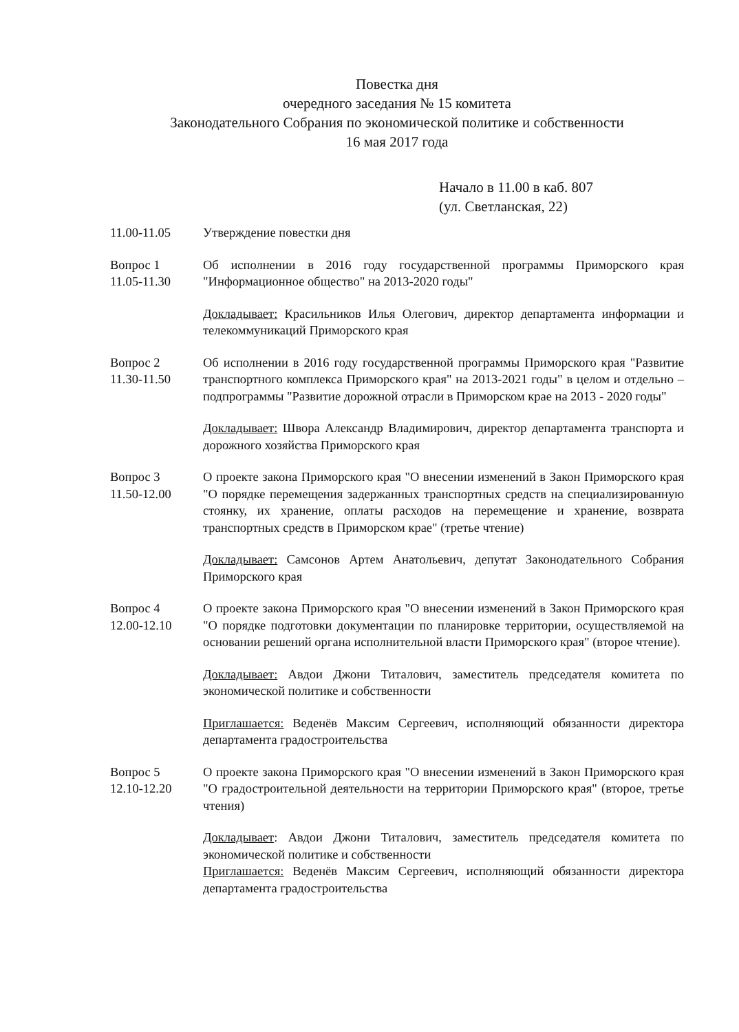Повестка дня
очередного заседания № 15 комитета
Законодательного Собрания по экономической политике и собственности
16 мая 2017 года
Начало в 11.00 в каб. 807
(ул. Светланская, 22)
11.00-11.05 Утверждение повестки дня
Вопрос 1
11.05-11.30
Об исполнении в 2016 году государственной программы Приморского края "Информационное общество" на 2013-2020 годы"
Докладывает: Красильников Илья Олегович, директор департамента информации и телекоммуникаций Приморского края
Вопрос 2
11.30-11.50
Об исполнении в 2016 году государственной программы Приморского края "Развитие транспортного комплекса Приморского края" на 2013-2021 годы" в целом и отдельно – подпрограммы "Развитие дорожной отрасли в Приморском крае на 2013 - 2020 годы"
Докладывает: Швора Александр Владимирович, директор департамента транспорта и дорожного хозяйства Приморского края
Вопрос 3
11.50-12.00
О проекте закона Приморского края "О внесении изменений в Закон Приморского края "О порядке перемещения задержанных транспортных средств на специализированную стоянку, их хранение, оплаты расходов на перемещение и хранение, возврата транспортных средств в Приморском крае" (третье чтение)
Докладывает: Самсонов Артем Анатольевич, депутат Законодательного Собрания Приморского края
Вопрос 4
12.00-12.10
О проекте закона Приморского края "О внесении изменений в Закон Приморского края "О порядке подготовки документации по планировке территории, осуществляемой на основании решений органа исполнительной власти Приморского края" (второе чтение).
Докладывает: Авдои Джони Титалович, заместитель председателя комитета по экономической политике и собственности
Приглашается: Веденёв Максим Сергеевич, исполняющий обязанности директора департамента градостроительства
Вопрос 5
12.10-12.20
О проекте закона Приморского края "О внесении изменений в Закон Приморского края "О градостроительной деятельности на территории Приморского края" (второе, третье чтения)
Докладывает: Авдои Джони Титалович, заместитель председателя комитета по экономической политике и собственности
Приглашается: Веденёв Максим Сергеевич, исполняющий обязанности директора департамента градостроительства